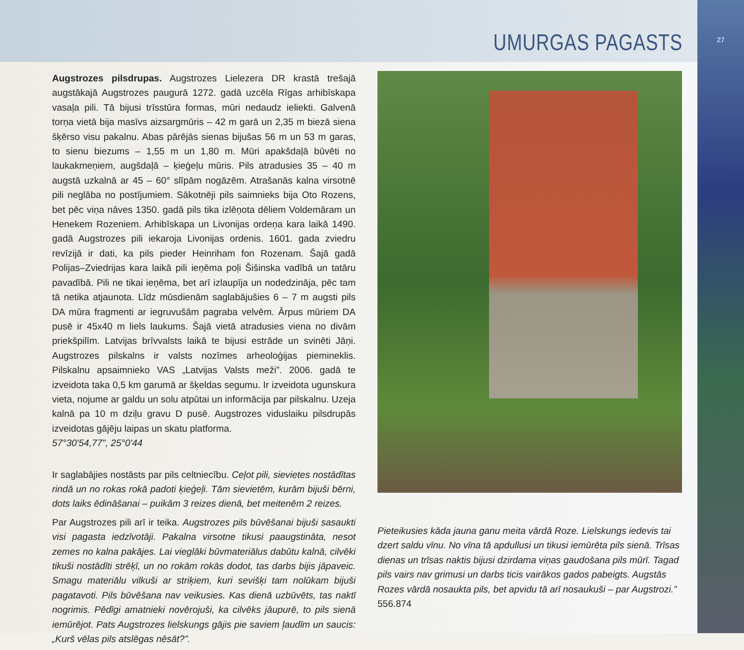UMURGAS PAGASTS
Augstrozes pilsdrupas. Augstrozes Lielezera DR krastā trešajā augstākajā Augstrozes paugurā 1272. gadā uzcēla Rīgas arhibīskapa vasaļa pili. Tā bijusi trīsstūra formas, mūri nedaudz ieliekti. Galvenā torņa vietā bija masīvs aizsargmūris – 42 m garā un 2,35 m biezā siena šķērso visu pakalnu. Abas pārējās sienas bijušas 56 m un 53 m garas, to sienu biezums – 1,55 m un 1,80 m. Mūri apakšdaļā būvēti no laukakmeņiem, augšdaļā – ķieģeļu mūris. Pils atradusies 35 – 40 m augstā uzkalnā ar 45 – 60° slīpām nogāzēm. Atrašanās kalna virsotnē pili neglāba no postījumiem. Sākotnēji pils saimnieks bija Oto Rozens, bet pēc viņa nāves 1350. gadā pils tika izlēņota dēliem Voldemāram un Henekem Rozeniem. Arhibīskapa un Livonijas ordeņa kara laikā 1490. gadā Augstrozes pili iekaroja Livonijas ordenis. 1601. gada zviedru revīzijā ir dati, ka pils pieder Heinriham fon Rozenam. Šajā gadā Polijas–Zviedrijas kara laikā pili ieņēma poļi Šišinska vadībā un tatāru pavadībā. Pili ne tikai ieņēma, bet arī izlaupīja un nodedzināja, pēc tam tā netika atjaunota. Līdz mūsdienām saglabājušies 6 – 7 m augsti pils DA mūra fragmenti ar iegruvušām pagraba velvēm. Ārpus mūriem DA pusē ir 45x40 m liels laukums. Šajā vietā atradusies viena no divām priekšpilīm. Latvijas brīvvalsts laikā te bijusi estrāde un svinēti Jāņi. Augstrozes pilskalns ir valsts nozīmes arheoloģijas piemineklis. Pilskalnu apsaimnieko VAS „Latvijas Valsts meži”. 2006. gadā te izveidota taka 0,5 km garumā ar šķeldas segumu. Ir izveidota ugunskura vieta, nojume ar galdu un solu atpūtai un informācija par pilskalnu. Uzeja kalnā pa 10 m dziļu gravu D pusē. Augstrozes viduslaiku pilsdrupās izveidotas gājēju laipas un skatu platforma.
57°30'54,77", 25°0'44
Ir saglabājies nostāsts par pils celtniecību. Ceļot pili, sievietes nostādītas rindā un no rokas rokā padoti ķieģeļi. Tām sievietēm, kurām bijuši bērni, dots laiks ēdināšanai – puikām 3 reizes dienā, bet meitenēm 2 reizes.
Par Augstrozes pili arī ir teika. Augstrozes pils būvēšanai bijuši sasaukti visi pagasta iedzīvotāji. Pakalna virsotne tikusi paaugstināta, nesot zemes no kalna pakājes. Lai vieglāki būvmateriālus dabūtu kalnā, cilvēki tikuši nostādīti strēķī, un no rokām rokās dodot, tas darbs bijis jāpaveic. Smagu materiālu vilkuši ar striķiem, kuri sevišķi tam nolūkam bijuši pagatavoti. Pils būvēšana nav veikusies. Kas dienā uzbūvēts, tas naktī nogrimis. Pēdīgi amatnieki novērojuši, ka cilvēks jāupurē, to pils sienā iemūrējot. Pats Augstrozes lielskungs gājis pie saviem ļaudīm un saucis: „Kurš vēlas pils atslēgas nēsāt?”.
Pieteikusies kāda jauna ganu meita vārdā Roze. Lielskungs iedevis tai dzert saldu vīnu. No vīna tā apdullusi un tikusi iemūrēta pils sienā. Trīsas dienas un trīsas naktis bijusi dzirdama viņas gaudošana pils mūrī. Tagad pils vairs nav grimusi un darbs ticis vairākos gados pabeigts. Augstās Rozes vārdā nosaukta pils, bet apvidu tā arī nosaukuši – par Augstrozi.” 556.874
27